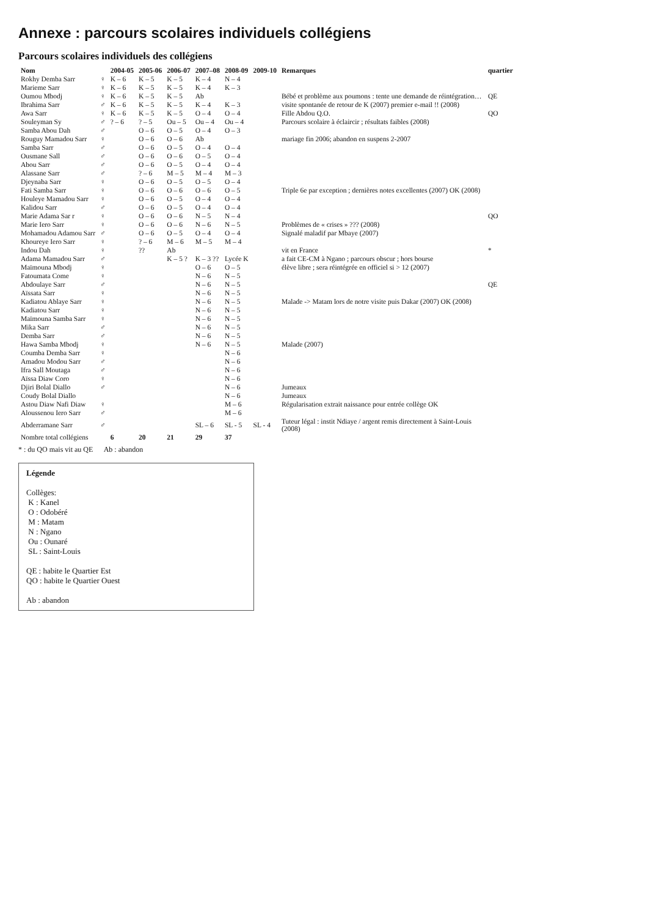Annexe : parcours scolaires individuels collégiens
Parcours scolaires individuels des collégiens
| Nom | | 2004-05 | 2005-06 | 2006-07 | 2007–08 | 2008-09 | 2009-10 | Remarques | quartier |
| --- | --- | --- | --- | --- | --- | --- | --- | --- | --- |
| Rokhy Demba Sarr | ♀ | K – 6 | K – 5 | K – 5 | K – 4 | N – 4 | | | |
| Marieme Sarr | ♀ | K – 6 | K – 5 | K – 5 | K – 4 | K – 3 | | | |
| Oumou Mbodj | ♀ | K – 6 | K – 5 | K – 5 | Ab | | | Bébé et problème aux poumons : tente une demande de réintégration… | QE |
| Ibrahima Sarr | ♂ | K – 6 | K – 5 | K – 5 | K – 4 | K – 3 | | visite spontanée de retour de K (2007) premier e-mail !! (2008) | |
| Awa Sarr | ♀ | K – 6 | K – 5 | K – 5 | O – 4 | O – 4 | | Fille Abdou Q.O. | QO |
| Souleyman Sy | ♂ | ? – 6 | ? – 5 | Ou – 5 | Ou – 4 | Ou – 4 | | Parcours scolaire à éclaircir ; résultats faibles (2008) | |
| Samba Abou Dah | ♂ | | O – 6 | O – 5 | O – 4 | O – 3 | | | |
| Rouguy Mamadou Sarr | ♀ | | O – 6 | O – 6 | Ab | | | mariage fin 2006; abandon en suspens 2-2007 | |
| Samba Sarr | ♂ | | O – 6 | O – 5 | O – 4 | O – 4 | | | |
| Ousmane Sall | ♂ | | O – 6 | O – 6 | O – 5 | O – 4 | | | |
| Abou Sarr | ♂ | | O – 6 | O – 5 | O – 4 | O – 4 | | | |
| Alassane Sarr | ♂ | | ? – 6 | M – 5 | M – 4 | M – 3 | | | |
| Djeynaba Sarr | ♀ | | O – 6 | O – 5 | O – 5 | O – 4 | | | |
| Fati Samba Sarr | ♀ | | O – 6 | O – 6 | O – 6 | O – 5 | | Triple 6e par exception ; dernières notes excellentes (2007) OK (2008) | |
| Houleye Mamadou Sarr | ♀ | | O – 6 | O – 5 | O – 4 | O – 4 | | | |
| Kalidou Sarr | ♂ | | O – 6 | O – 5 | O – 4 | O – 4 | | | |
| Marie Adama Sar r | ♀ | | O – 6 | O – 6 | N – 5 | N – 4 | | | QO |
| Marie Iero Sarr | ♀ | | O – 6 | O – 6 | N – 6 | N – 5 | | Problèmes de « crises » ??? (2008) | |
| Mohamadou Adamou Sarr | ♂ | | O – 6 | O – 5 | O – 4 | O – 4 | | Signalé maladif par Mbaye (2007) | |
| Khoureye Iero Sarr | ♀ | | ? – 6 | M – 6 | M – 5 | M – 4 | | | |
| Indou Dah | ♀ | | ?? | Ab | | | | vit en France | * |
| Adama Mamadou Sarr | ♂ | | | K – 5 ? | K – 3 ?? | Lycée K | | a fait CE-CM à Ngano ; parcours obscur ; hors bourse | |
| Maïmouna Mbodj | ♀ | | | | O – 6 | O – 5 | | élève libre ; sera réintégrée en officiel si > 12 (2007) | |
| Fatoumata Come | ♀ | | | | N – 6 | N – 5 | | | |
| Abdoulaye Sarr | ♂ | | | | N – 6 | N – 5 | | | QE |
| Aïssata Sarr | ♀ | | | | N – 6 | N – 5 | | | |
| Kadiatou Ablaye Sarr | ♀ | | | | N – 6 | N – 5 | | Malade -> Matam lors de notre visite puis Dakar (2007) OK (2008) | |
| Kadiatou Sarr | ♀ | | | | N – 6 | N – 5 | | | |
| Maïmouna Samba Sarr | ♀ | | | | N – 6 | N – 5 | | | |
| Mika Sarr | ♂ | | | | N – 6 | N – 5 | | | |
| Demba Sarr | ♂ | | | | N – 6 | N – 5 | | | |
| Hawa Samba Mbodj | ♀ | | | | N – 6 | N – 5 | | Malade (2007) | |
| Coumba Demba Sarr | ♀ | | | | | N – 6 | | | |
| Amadou Modou Sarr | ♂ | | | | | N – 6 | | | |
| Ifra Sall Moutaga | ♂ | | | | | N – 6 | | | |
| Aïssa Diaw Coro | ♀ | | | | | N – 6 | | | |
| Djiri Bolal Diallo | ♂ | | | | | N – 6 | | Jumeaux | |
| Coudy Bolal Diallo | | | | | | N – 6 | | Jumeaux | |
| Astou Diaw Nafi Diaw | ♀ | | | | | M – 6 | | Régularisation extrait naissance pour entrée collège OK | |
| Aloussenou Iero Sarr | ♂ | | | | | M – 6 | | | |
| Abderramane Sarr | ♂ | | | | SL – 6 | SL - 5 | SL - 4 | Tuteur légal : instit Ndiaye / argent remis directement à Saint-Louis (2008) | |
| Nombre total collégiens | | 6 | 20 | 21 | 29 | 37 | | | |
* : du QO mais vit au QE Ab : abandon
Légende
Collèges:
K : Kanel
O : Odobéré
M : Matam
N : Ngano
Ou : Ounaré
SL : Saint-Louis
QE : habite le Quartier Est
QO : habite le Quartier Ouest
Ab : abandon